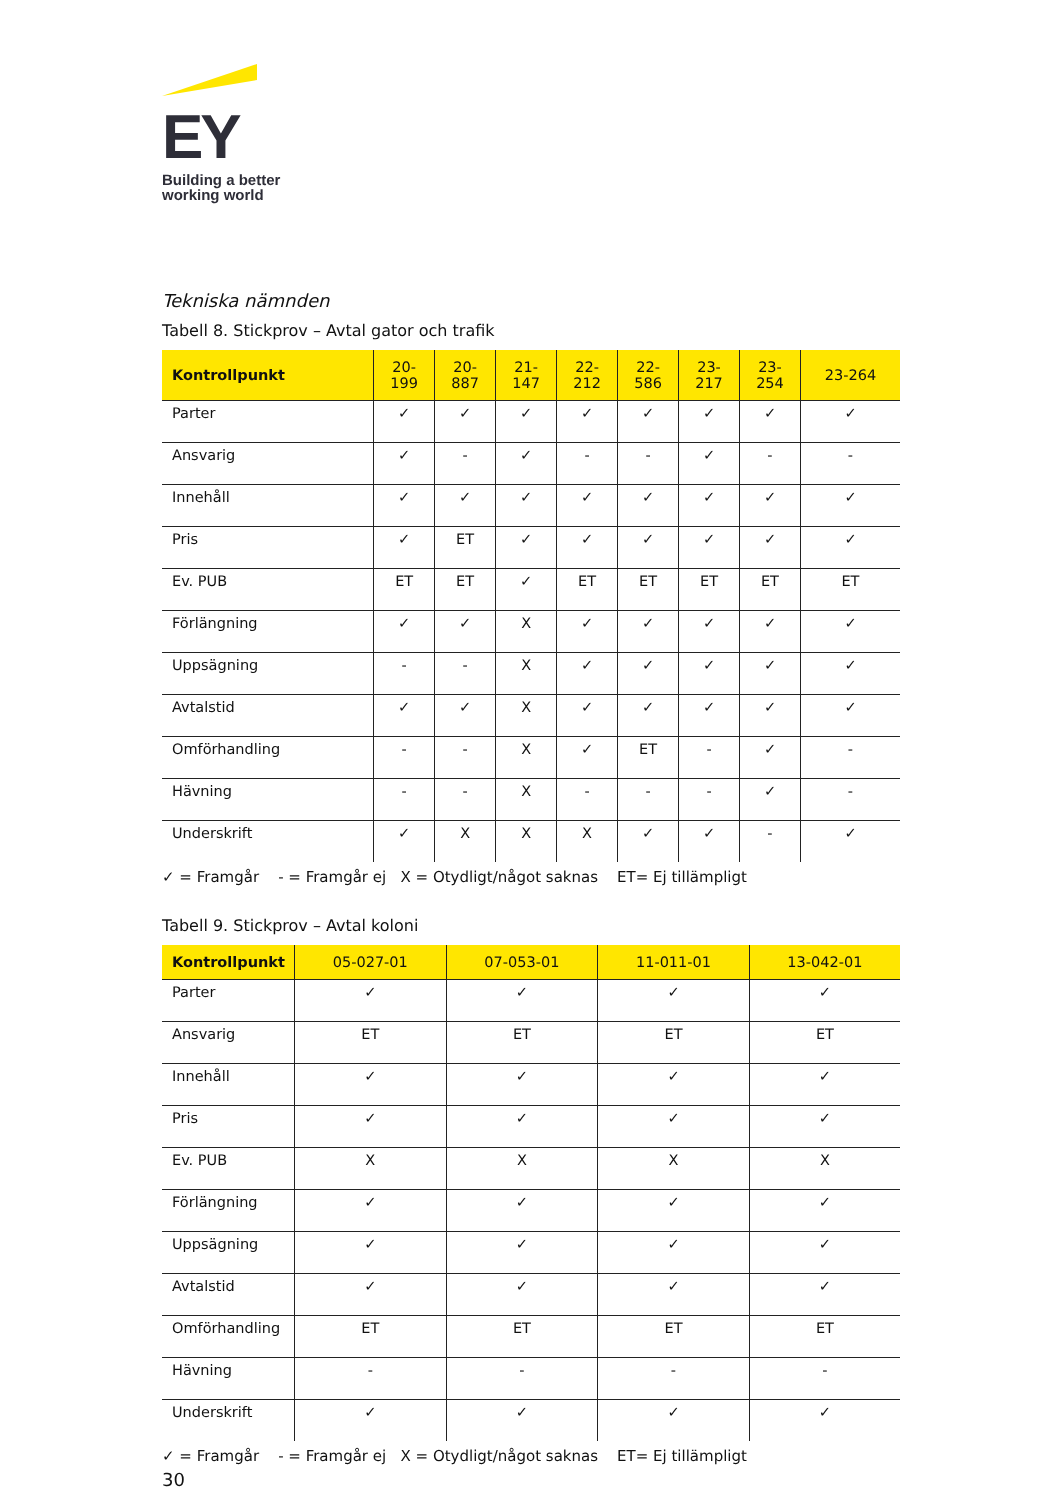EY
Building a better
working world
Tekniska nämnden
Tabell 8. Stickprov – Avtal gator och trafik
| Kontrollpunkt | 20- 199 | 20- 887 | 21- 147 | 22- 212 | 22- 586 | 23- 217 | 23- 254 | 23-264 |
| --- | --- | --- | --- | --- | --- | --- | --- | --- |
| Parter | ✓ | ✓ | ✓ | ✓ | ✓ | ✓ | ✓ | ✓ |
| Ansvarig | ✓ | - | ✓ | - | - | ✓ | - | - |
| Innehåll | ✓ | ✓ | ✓ | ✓ | ✓ | ✓ | ✓ | ✓ |
| Pris | ✓ | ET | ✓ | ✓ | ✓ | ✓ | ✓ | ✓ |
| Ev. PUB | ET | ET | ✓ | ET | ET | ET | ET | ET |
| Förlängning | ✓ | ✓ | X | ✓ | ✓ | ✓ | ✓ | ✓ |
| Uppsägning | - | - | X | ✓ | ✓ | ✓ | ✓ | ✓ |
| Avtalstid | ✓ | ✓ | X | ✓ | ✓ | ✓ | ✓ | ✓ |
| Omförhandling | - | - | X | ✓ | ET | - | ✓ | - |
| Hävning | - | - | X | - | - | - | ✓ | - |
| Underskrift | ✓ | X | X | X | ✓ | ✓ | - | ✓ |
✓ = Framgår - = Framgår ej X = Otydligt/något saknas ET= Ej tillämpligt
Tabell 9. Stickprov – Avtal koloni
| Kontrollpunkt | 05-027-01 | 07-053-01 | 11-011-01 | 13-042-01 |
| --- | --- | --- | --- | --- |
| Parter | ✓ | ✓ | ✓ | ✓ |
| Ansvarig | ET | ET | ET | ET |
| Innehåll | ✓ | ✓ | ✓ | ✓ |
| Pris | ✓ | ✓ | ✓ | ✓ |
| Ev. PUB | X | X | X | X |
| Förlängning | ✓ | ✓ | ✓ | ✓ |
| Uppsägning | ✓ | ✓ | ✓ | ✓ |
| Avtalstid | ✓ | ✓ | ✓ | ✓ |
| Omförhandling | ET | ET | ET | ET |
| Hävning | - | - | - | - |
| Underskrift | ✓ | ✓ | ✓ | ✓ |
✓ = Framgår - = Framgår ej X = Otydligt/något saknas ET= Ej tillämpligt
30